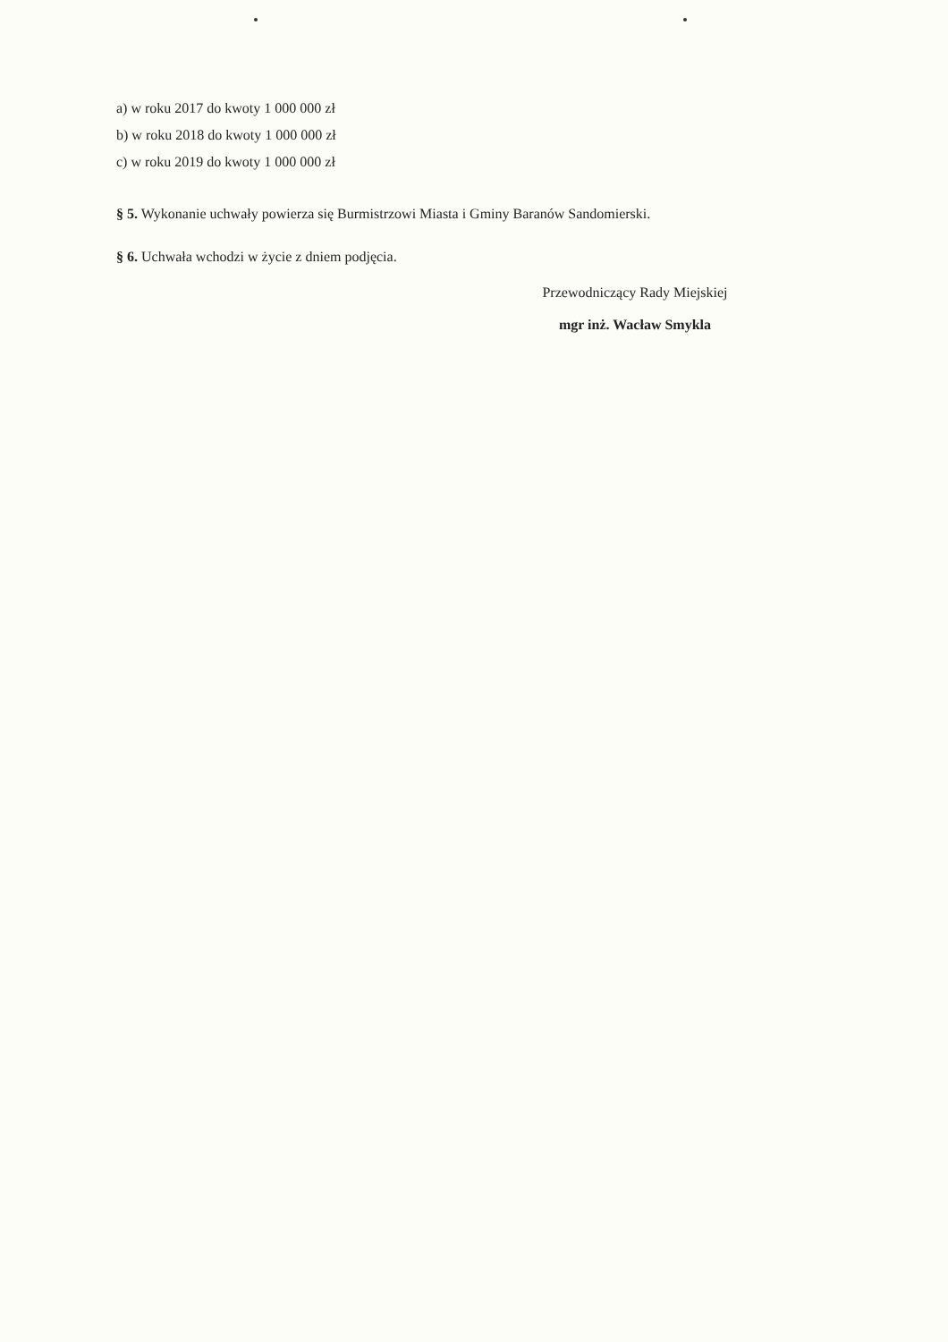a) w roku 2017 do kwoty 1 000 000 zł
b) w roku 2018 do kwoty 1 000 000 zł
c) w roku 2019 do kwoty 1 000 000 zł
§ 5. Wykonanie uchwały powierza się Burmistrzowi Miasta i Gminy Baranów Sandomierski.
§ 6. Uchwała wchodzi w życie z dniem podjęcia.
Przewodniczący Rady Miejskiej
mgr inż. Wacław Smykla